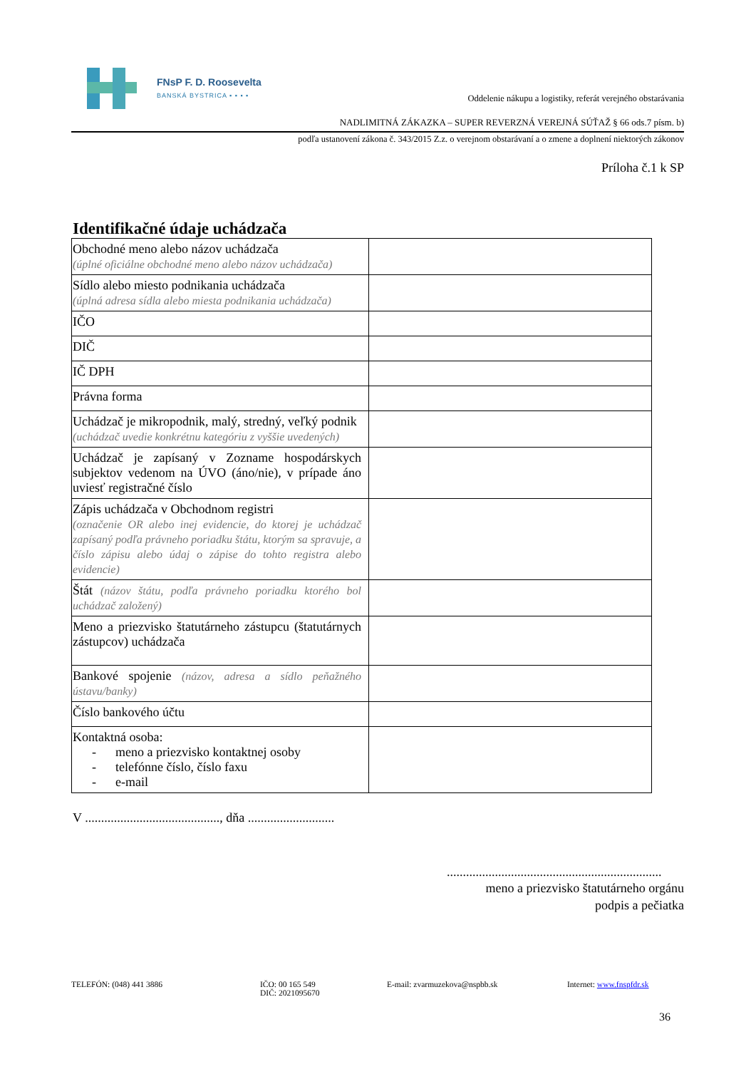FNsP F. D. Roosevelta
BANSKÁ BYSTRICA ▪ ▪ ▪ ▪
Oddelenie nákupu a logistiky, referát verejného obstarávania
NADLIMITNÁ ZÁKAZKA – SUPER REVERZNÁ VEREJNÁ SÚŤAŽ § 66 ods.7 písm. b)
podľa ustanovení zákona č. 343/2015 Z.z. o verejnom obstarávaní a o zmene a doplnení niektorých zákonov
Príloha č.1 k SP
Identifikačné údaje uchádzača
| Obchodné meno alebo názov uchádzača (úplné oficiálne obchodné meno alebo názov uchádzača) | |
| Sídlo alebo miesto podnikania uchádzača (úplná adresa sídla alebo miesta podnikania uchádzača) | |
| IČO | |
| DIČ | |
| IČ DPH | |
| Právna forma | |
| Uchádzač je mikropodnik, malý, stredný, veľký podnik (uchádzač uvedie konkrétnu kategóriu z vyššie uvedených) | |
| Uchádzač je zapísaný v Zozname hospodárskych subjektov vedenom na ÚVO (áno/nie), v prípade áno uviesť registračné číslo | |
| Zápis uchádzača v Obchodnom registri (označenie OR alebo inej evidencie, do ktorej je uchádzač zapísaný podľa právneho poriadku štátu, ktorým sa spravuje, a číslo zápisu alebo údaj o zápise do tohto registra alebo evidencie) | |
| Štát (názov štátu, podľa právneho poriadku ktorého bol uchádzač založený) | |
| Meno a priezvisko štatutárneho zástupcu (štatutárnych zástupcov) uchádzača | |
| Bankové spojenie (názov, adresa a sídlo peňažného ústavu/banky) | |
| Číslo bankového účtu | |
| Kontaktná osoba: - meno a priezvisko kontaktnej osoby - telefónne číslo, číslo faxu - e-mail | |
V .........................................., dňa ...........................
...................................................................
meno a priezvisko štatutárneho orgánu
podpis a pečiatka
TELEFÓN: (048) 441 3886 IČO: 00 165 549
DIČ: 2021095670
E-mail: zvarmuzekova@nspbb.sk Internet: www.fnspfdr.sk
36